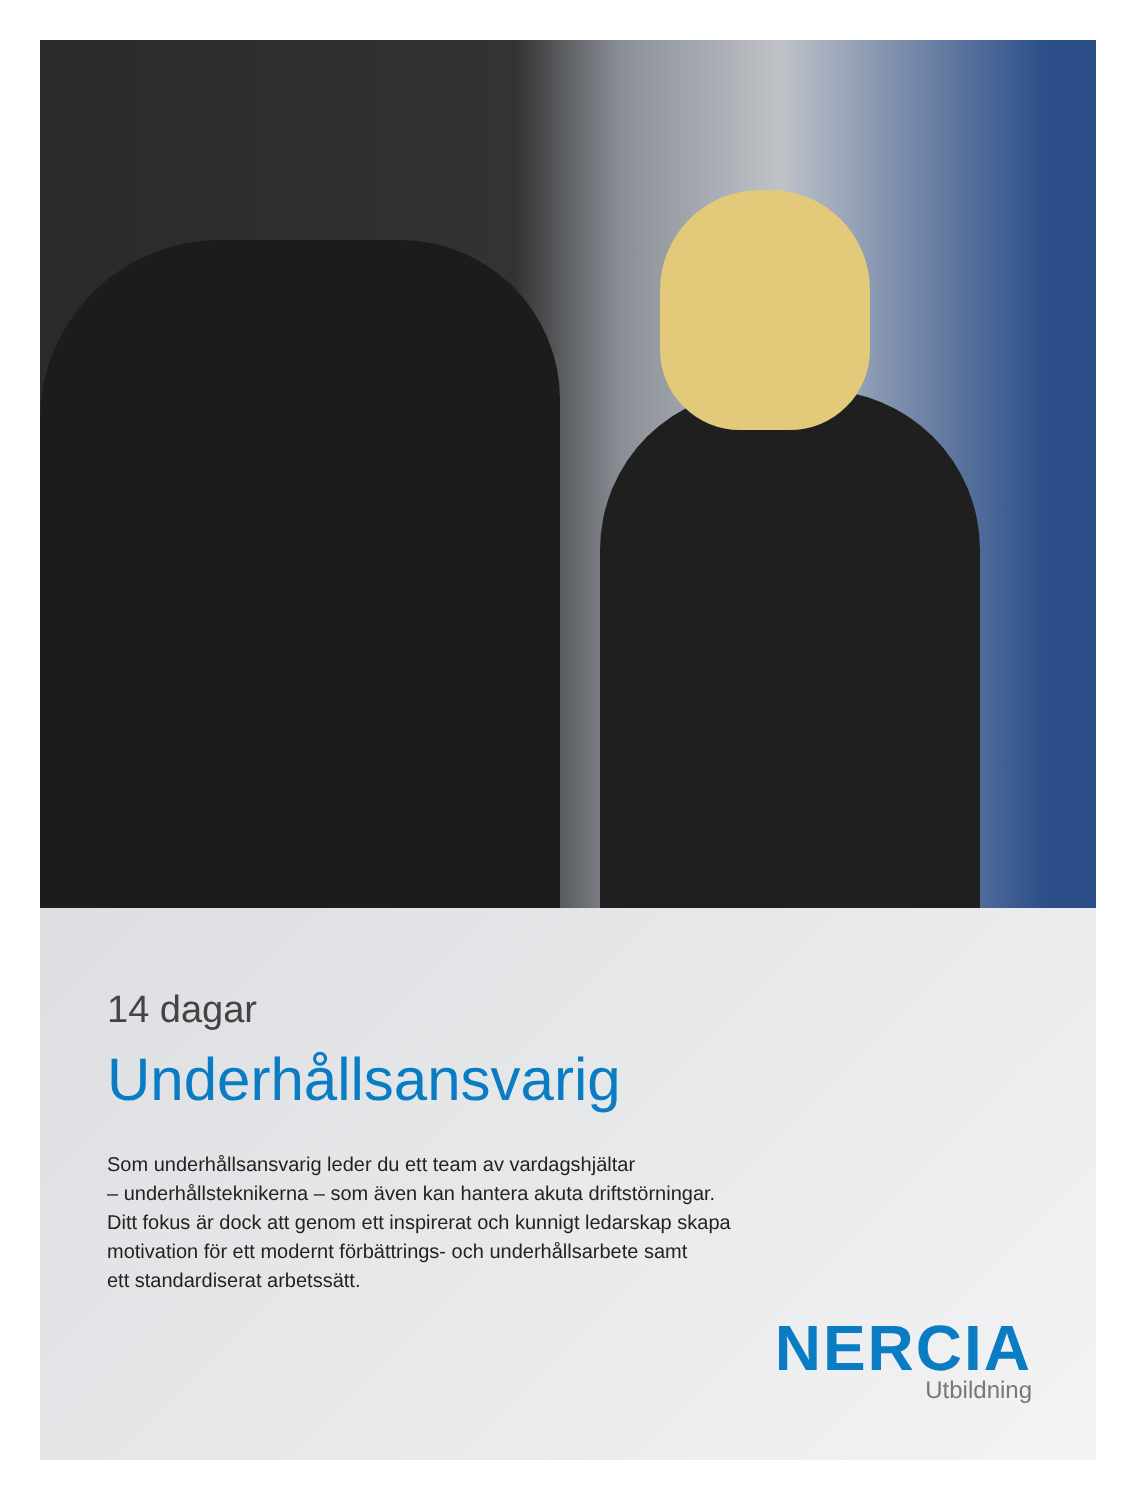14 dagar
Underhållsansvarig
Som underhållsansvarig leder du ett team av vardagshjältar
– underhållsteknikerna – som även kan hantera akuta driftstörningar.
Ditt fokus är dock att genom ett inspirerat och kunnigt ledarskap skapa
motivation för ett modernt förbättrings- och underhållsarbete samt
ett standardiserat arbetssätt.
NERCIA
Utbildning